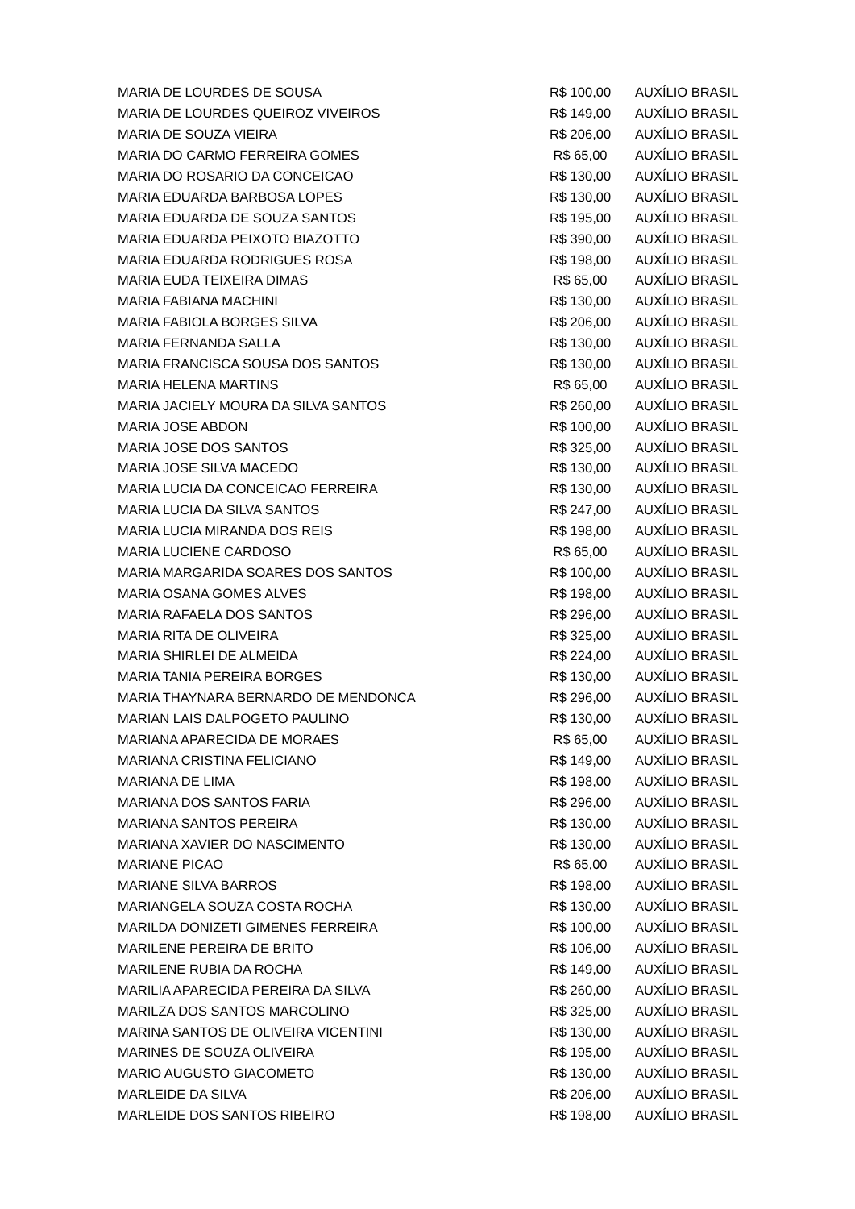| MARIA DE LOURDES DE SOUSA | R$ 100,00 | AUXÍLIO BRASIL |
| MARIA DE LOURDES QUEIROZ VIVEIROS | R$ 149,00 | AUXÍLIO BRASIL |
| MARIA DE SOUZA VIEIRA | R$ 206,00 | AUXÍLIO BRASIL |
| MARIA DO CARMO FERREIRA GOMES | R$ 65,00 | AUXÍLIO BRASIL |
| MARIA DO ROSARIO DA CONCEICAO | R$ 130,00 | AUXÍLIO BRASIL |
| MARIA EDUARDA BARBOSA LOPES | R$ 130,00 | AUXÍLIO BRASIL |
| MARIA EDUARDA DE SOUZA SANTOS | R$ 195,00 | AUXÍLIO BRASIL |
| MARIA EDUARDA PEIXOTO BIAZOTTO | R$ 390,00 | AUXÍLIO BRASIL |
| MARIA EDUARDA RODRIGUES ROSA | R$ 198,00 | AUXÍLIO BRASIL |
| MARIA EUDA TEIXEIRA DIMAS | R$ 65,00 | AUXÍLIO BRASIL |
| MARIA FABIANA MACHINI | R$ 130,00 | AUXÍLIO BRASIL |
| MARIA FABIOLA BORGES SILVA | R$ 206,00 | AUXÍLIO BRASIL |
| MARIA FERNANDA SALLA | R$ 130,00 | AUXÍLIO BRASIL |
| MARIA FRANCISCA SOUSA DOS SANTOS | R$ 130,00 | AUXÍLIO BRASIL |
| MARIA HELENA MARTINS | R$ 65,00 | AUXÍLIO BRASIL |
| MARIA JACIELY MOURA DA SILVA SANTOS | R$ 260,00 | AUXÍLIO BRASIL |
| MARIA JOSE ABDON | R$ 100,00 | AUXÍLIO BRASIL |
| MARIA JOSE DOS SANTOS | R$ 325,00 | AUXÍLIO BRASIL |
| MARIA JOSE SILVA MACEDO | R$ 130,00 | AUXÍLIO BRASIL |
| MARIA LUCIA DA CONCEICAO FERREIRA | R$ 130,00 | AUXÍLIO BRASIL |
| MARIA LUCIA DA SILVA SANTOS | R$ 247,00 | AUXÍLIO BRASIL |
| MARIA LUCIA MIRANDA DOS REIS | R$ 198,00 | AUXÍLIO BRASIL |
| MARIA LUCIENE CARDOSO | R$ 65,00 | AUXÍLIO BRASIL |
| MARIA MARGARIDA SOARES DOS SANTOS | R$ 100,00 | AUXÍLIO BRASIL |
| MARIA OSANA GOMES ALVES | R$ 198,00 | AUXÍLIO BRASIL |
| MARIA RAFAELA DOS SANTOS | R$ 296,00 | AUXÍLIO BRASIL |
| MARIA RITA DE OLIVEIRA | R$ 325,00 | AUXÍLIO BRASIL |
| MARIA SHIRLEI DE ALMEIDA | R$ 224,00 | AUXÍLIO BRASIL |
| MARIA TANIA PEREIRA BORGES | R$ 130,00 | AUXÍLIO BRASIL |
| MARIA THAYNARA BERNARDO DE MENDONCA | R$ 296,00 | AUXÍLIO BRASIL |
| MARIAN LAIS DALPOGETO PAULINO | R$ 130,00 | AUXÍLIO BRASIL |
| MARIANA APARECIDA DE MORAES | R$ 65,00 | AUXÍLIO BRASIL |
| MARIANA CRISTINA FELICIANO | R$ 149,00 | AUXÍLIO BRASIL |
| MARIANA DE LIMA | R$ 198,00 | AUXÍLIO BRASIL |
| MARIANA DOS SANTOS FARIA | R$ 296,00 | AUXÍLIO BRASIL |
| MARIANA SANTOS PEREIRA | R$ 130,00 | AUXÍLIO BRASIL |
| MARIANA XAVIER DO NASCIMENTO | R$ 130,00 | AUXÍLIO BRASIL |
| MARIANE PICAO | R$ 65,00 | AUXÍLIO BRASIL |
| MARIANE SILVA BARROS | R$ 198,00 | AUXÍLIO BRASIL |
| MARIANGELA SOUZA COSTA ROCHA | R$ 130,00 | AUXÍLIO BRASIL |
| MARILDA DONIZETI GIMENES FERREIRA | R$ 100,00 | AUXÍLIO BRASIL |
| MARILENE PEREIRA DE BRITO | R$ 106,00 | AUXÍLIO BRASIL |
| MARILENE RUBIA DA ROCHA | R$ 149,00 | AUXÍLIO BRASIL |
| MARILIA APARECIDA PEREIRA DA SILVA | R$ 260,00 | AUXÍLIO BRASIL |
| MARILZA DOS SANTOS MARCOLINO | R$ 325,00 | AUXÍLIO BRASIL |
| MARINA SANTOS DE OLIVEIRA VICENTINI | R$ 130,00 | AUXÍLIO BRASIL |
| MARINES DE SOUZA OLIVEIRA | R$ 195,00 | AUXÍLIO BRASIL |
| MARIO AUGUSTO GIACOMETO | R$ 130,00 | AUXÍLIO BRASIL |
| MARLEIDE DA SILVA | R$ 206,00 | AUXÍLIO BRASIL |
| MARLEIDE DOS SANTOS RIBEIRO | R$ 198,00 | AUXÍLIO BRASIL |